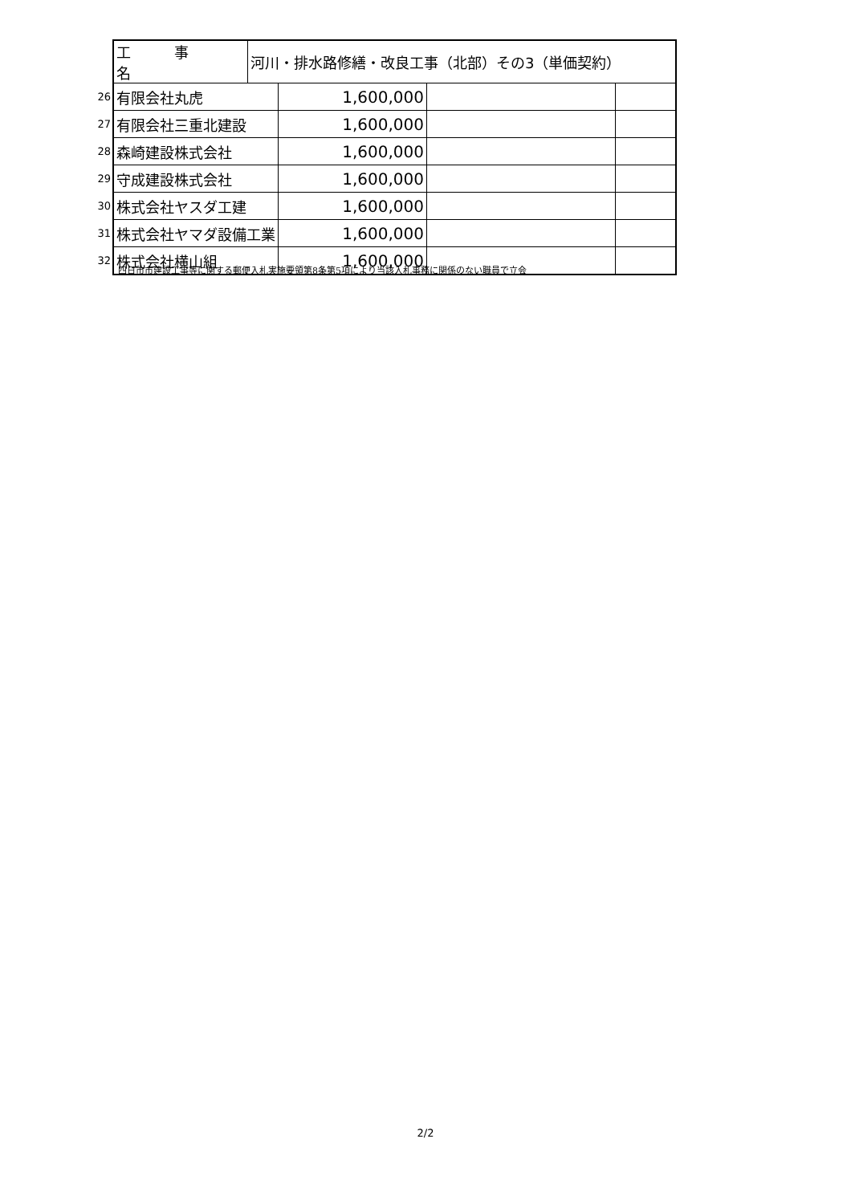| | 工 事 名 | 河川・排水路修繕・改良工事（北部）その3（単価契約） | | | |
| 26 | 有限会社丸虎 | | 1,600,000 | | |
| 27 | 有限会社三重北建設 | | 1,600,000 | | |
| 28 | 森崎建設株式会社 | | 1,600,000 | | |
| 29 | 守成建設株式会社 | | 1,600,000 | | |
| 30 | 株式会社ヤスダ工建 | | 1,600,000 | | |
| 31 | 株式会社ヤマダ設備工業 | | 1,600,000 | | |
| 32 | 株式会社横山組 | | 1,600,000 | | |
四日市市建設工事等に関する郵便入札実施要領第8条第5項により当該入札事務に関係のない職員で立会
2/2